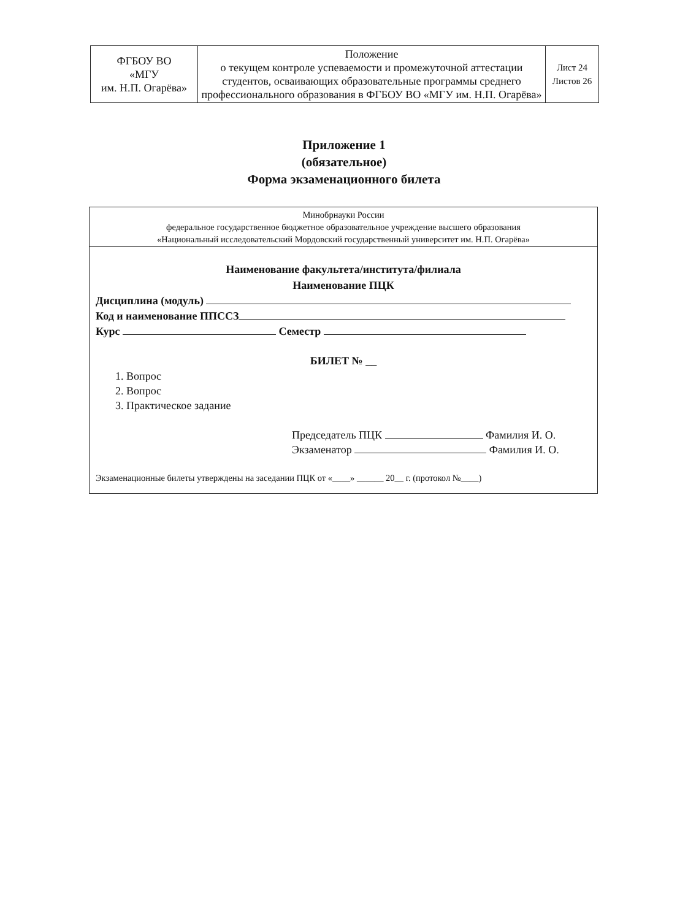| ФГБОУ ВО «МГУ им. Н.П. Огарёва» | Положение о текущем контроле успеваемости и промежуточной аттестации студентов, осваивающих образовательные программы среднего профессионального образования в ФГБОУ ВО «МГУ им. Н.П. Огарёва» | Лист 24 Листов 26 |
Приложение 1
(обязательное)
Форма экзаменационного билета
Минобрнауки России
федеральное государственное бюджетное образовательное учреждение высшего образования
«Национальный исследовательский Мордовский государственный университет им. Н.П. Огарёва»
Наименование факультета/института/филиала
Наименование ПЦК
Дисциплина (модуль)
Код и наименование ППССЗ
Курс Семестр
БИЛЕТ № __
1. Вопрос
2. Вопрос
3. Практическое задание
Председатель ПЦК Фамилия И. О.
Экзаменатор Фамилия И. О.
Экзаменационные билеты утверждены на заседании ПЦК от «____» ______ 20__ г. (протокол №____)